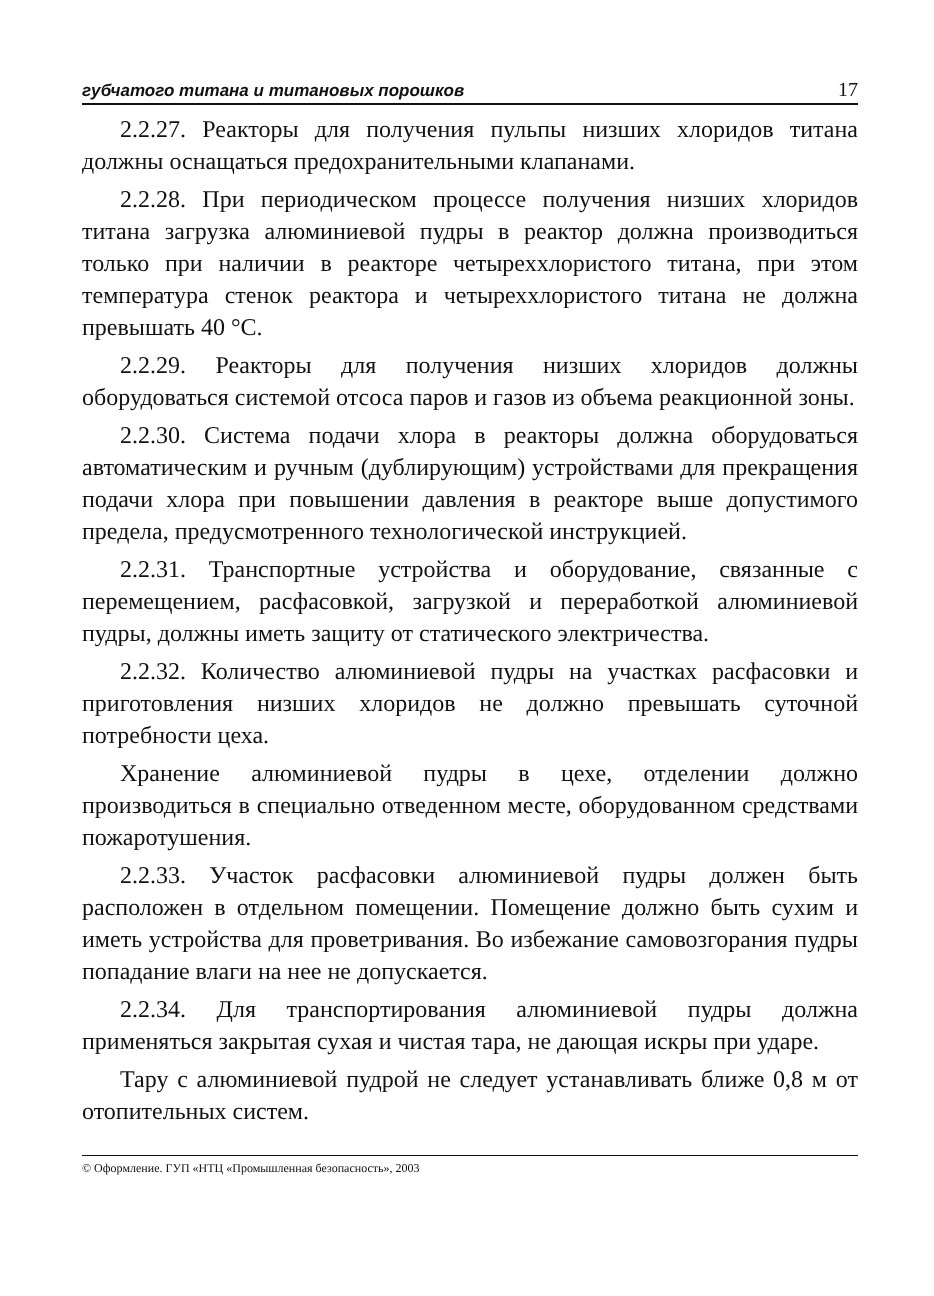губчатого титана и титановых порошков 17
2.2.27. Реакторы для получения пульпы низших хлоридов титана должны оснащаться предохранительными клапанами.
2.2.28. При периодическом процессе получения низших хлоридов титана загрузка алюминиевой пудры в реактор должна производиться только при наличии в реакторе четыреххлористого титана, при этом температура стенок реактора и четыреххлористого титана не должна превышать 40 °С.
2.2.29. Реакторы для получения низших хлоридов должны оборудоваться системой отсоса паров и газов из объема реакционной зоны.
2.2.30. Система подачи хлора в реакторы должна оборудоваться автоматическим и ручным (дублирующим) устройствами для прекращения подачи хлора при повышении давления в реакторе выше допустимого предела, предусмотренного технологической инструкцией.
2.2.31. Транспортные устройства и оборудование, связанные с перемещением, расфасовкой, загрузкой и переработкой алюминиевой пудры, должны иметь защиту от статического электричества.
2.2.32. Количество алюминиевой пудры на участках расфасовки и приготовления низших хлоридов не должно превышать суточной потребности цеха.
Хранение алюминиевой пудры в цехе, отделении должно производиться в специально отведенном месте, оборудованном средствами пожаротушения.
2.2.33. Участок расфасовки алюминиевой пудры должен быть расположен в отдельном помещении. Помещение должно быть сухим и иметь устройства для проветривания. Во избежание самовозгорания пудры попадание влаги на нее не допускается.
2.2.34. Для транспортирования алюминиевой пудры должна применяться закрытая сухая и чистая тара, не дающая искры при ударе.
Тару с алюминиевой пудрой не следует устанавливать ближе 0,8 м от отопительных систем.
© Оформление. ГУП «НТЦ «Промышленная безопасность», 2003